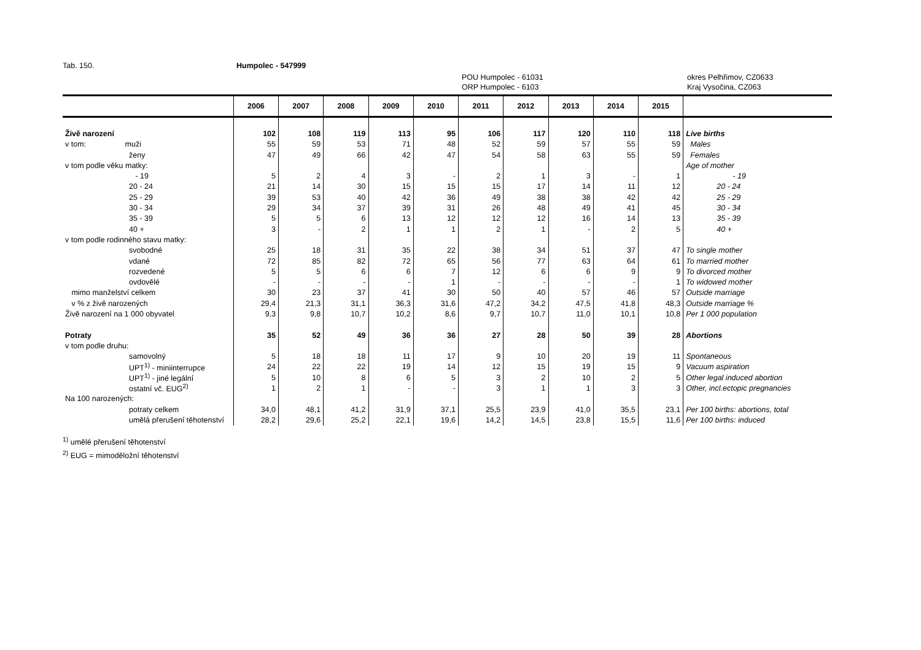Tab. 150. Humpolec - 547999
POU Humpolec - 61031
ORP Humpolec - 6103
okres Pelhřimov, CZ0633
Kraj Vysočina, CZ063
| | 2006 | 2007 | 2008 | 2009 | 2010 | 2011 | 2012 | 2013 | 2014 | 2015 | |
| --- | --- | --- | --- | --- | --- | --- | --- | --- | --- | --- | --- |
| Živě narození | 102 | 108 | 119 | 113 | 95 | 106 | 117 | 120 | 110 | 118 | Live births |
| v tom: muži | 55 | 59 | 53 | 71 | 48 | 52 | 59 | 57 | 55 | 59 | Males |
| ženy | 47 | 49 | 66 | 42 | 47 | 54 | 58 | 63 | 55 | 59 | Females |
| v tom podle věku matky: | | | | | | | | | | | Age of mother |
| - 19 | 5 | 2 | 4 | 3 | - | 2 | 1 | 3 | - | 1 | - 19 |
| 20 - 24 | 21 | 14 | 30 | 15 | 15 | 15 | 17 | 14 | 11 | 12 | 20 - 24 |
| 25 - 29 | 39 | 53 | 40 | 42 | 36 | 49 | 38 | 38 | 42 | 42 | 25 - 29 |
| 30 - 34 | 29 | 34 | 37 | 39 | 31 | 26 | 48 | 49 | 41 | 45 | 30 - 34 |
| 35 - 39 | 5 | 5 | 6 | 13 | 12 | 12 | 12 | 16 | 14 | 13 | 35 - 39 |
| 40 + | 3 | - | 2 | 1 | 1 | 2 | 1 | - | 2 | 5 | 40 + |
| v tom podle rodinného stavu matky: | | | | | | | | | | | |
| svobodné | 25 | 18 | 31 | 35 | 22 | 38 | 34 | 51 | 37 | 47 | To single mother |
| vdané | 72 | 85 | 82 | 72 | 65 | 56 | 77 | 63 | 64 | 61 | To married mother |
| rozvedené | 5 | 5 | 6 | 6 | 7 | 12 | 6 | 6 | 9 | 9 | To divorced mother |
| ovdovělé | - | - | - | - | 1 | - | - | - | - | 1 | To widowed mother |
| mimo manželství celkem | 30 | 23 | 37 | 41 | 30 | 50 | 40 | 57 | 46 | 57 | Outside marriage |
| v % z živě narozených | 29,4 | 21,3 | 31,1 | 36,3 | 31,6 | 47,2 | 34,2 | 47,5 | 41,8 | 48,3 | Outside marriage % |
| Živě narození na 1 000 obyvatel | 9,3 | 9,8 | 10,7 | 10,2 | 8,6 | 9,7 | 10,7 | 11,0 | 10,1 | 10,8 | Per 1 000 population |
| Potraty | 35 | 52 | 49 | 36 | 36 | 27 | 28 | 50 | 39 | 28 | Abortions |
| v tom podle druhu: | | | | | | | | | | | |
| samovolný | 5 | 18 | 18 | 11 | 17 | 9 | 10 | 20 | 19 | 11 | Spontaneous |
| UPT<sup>1)</sup> - miniinterrupce | 24 | 22 | 22 | 19 | 14 | 12 | 15 | 19 | 15 | 9 | Vacuum aspiration |
| UPT<sup>1)</sup> - jiné legální | 5 | 10 | 8 | 6 | 5 | 3 | 2 | 10 | 2 | 5 | Other legal induced abortion |
| ostatní vč. EUG<sup>2)</sup> | 1 | 2 | 1 | - | - | 3 | 1 | 1 | 3 | 3 | Other, incl.ectopic pregnancies |
| Na 100 narozených: | | | | | | | | | | | |
| potraty celkem | 34,0 | 48,1 | 41,2 | 31,9 | 37,1 | 25,5 | 23,9 | 41,0 | 35,5 | 23,1 | Per 100 births: abortions, total |
| umělá přerušení těhotenství | 28,2 | 29,6 | 25,2 | 22,1 | 19,6 | 14,2 | 14,5 | 23,8 | 15,5 | 11,6 | Per 100 births: induced |
<sup>1)</sup> umělé přerušení těhotenství
<sup>2)</sup> EUG = mimoděložní těhotenství